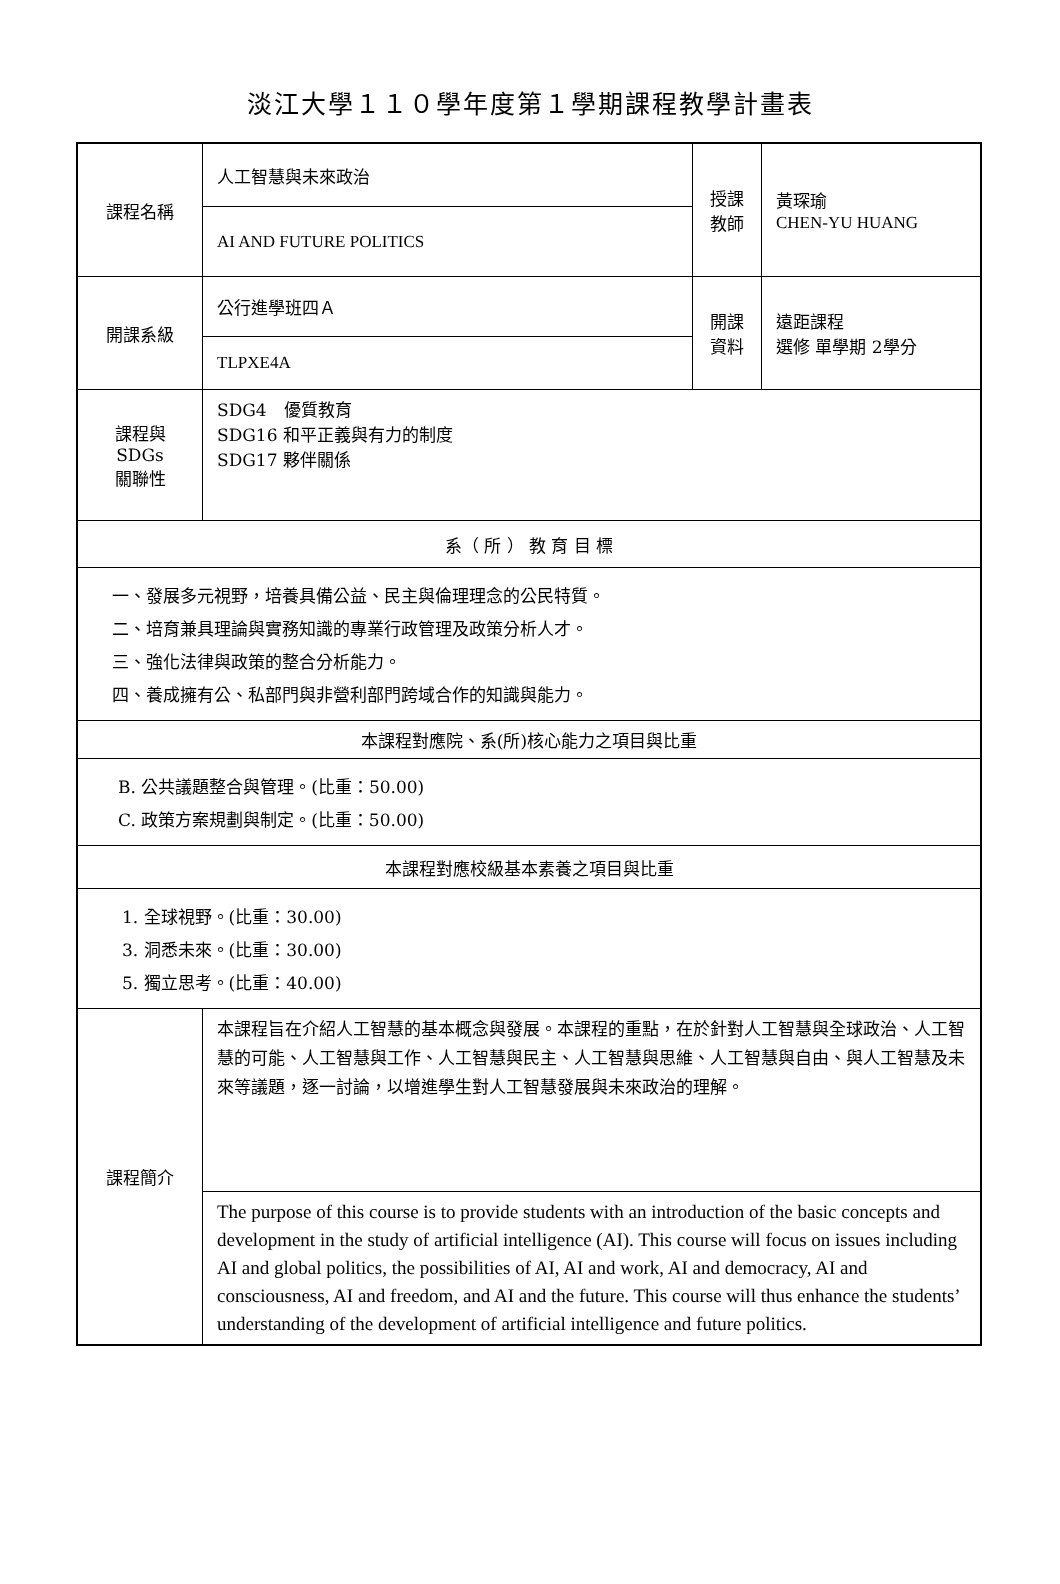淡江大學１１０學年度第１學期課程教學計畫表
| 課程名稱 | 人工智慧與未來政治 | 授課 教師 | 黃琛瑜 CHEN-YU HUANG |
| | AI AND FUTURE POLITICS | | |
| 開課系級 | 公行進學班四Ａ | 開課 資料 | 遠距課程 選修 單學期 2學分 |
| | TLPXE4A | | |
| 課程與SDGs 關聯性 | SDG4 優質教育 SDG16 和平正義與有力的制度 SDG17 夥伴關係 | | |
| 系（ 所 ） 教 育 目 標 | | | |
| 一、發展多元視野，培養具備公益、民主與倫理理念的公民特質。 二、培育兼具理論與實務知識的專業行政管理及政策分析人才。 三、強化法律與政策的整合分析能力。 四、養成擁有公、私部門與非營利部門跨域合作的知識與能力。 | | | |
| 本課程對應院、系(所)核心能力之項目與比重 | | | |
| B. 公共議題整合與管理。(比重：50.00) C. 政策方案規劃與制定。(比重：50.00) | | | |
| 本課程對應校級基本素養之項目與比重 | | | |
| 1. 全球視野。(比重：30.00) 3. 洞悉未來。(比重：30.00) 5. 獨立思考。(比重：40.00) | | | |
| 課程簡介 | 本課程旨在介紹人工智慧的基本概念與發展。本課程的重點，在於針對人工智慧與全球政治、人工智慧的可能、人工智慧與工作、人工智慧與民主、人工智慧與思維、人工智慧與自由、與人工智慧及未來等議題，逐一討論，以增進學生對人工智慧發展與未來政治的理解。 | | |
| | The purpose of this course is to provide students with an introduction of the basic concepts and development in the study of artificial intelligence (AI). This course will focus on issues including AI and global politics, the possibilities of AI, AI and work, AI and democracy, AI and consciousness, AI and freedom, and AI and the future. This course will thus enhance the students’ understanding of the development of artificial intelligence and future politics. | | |